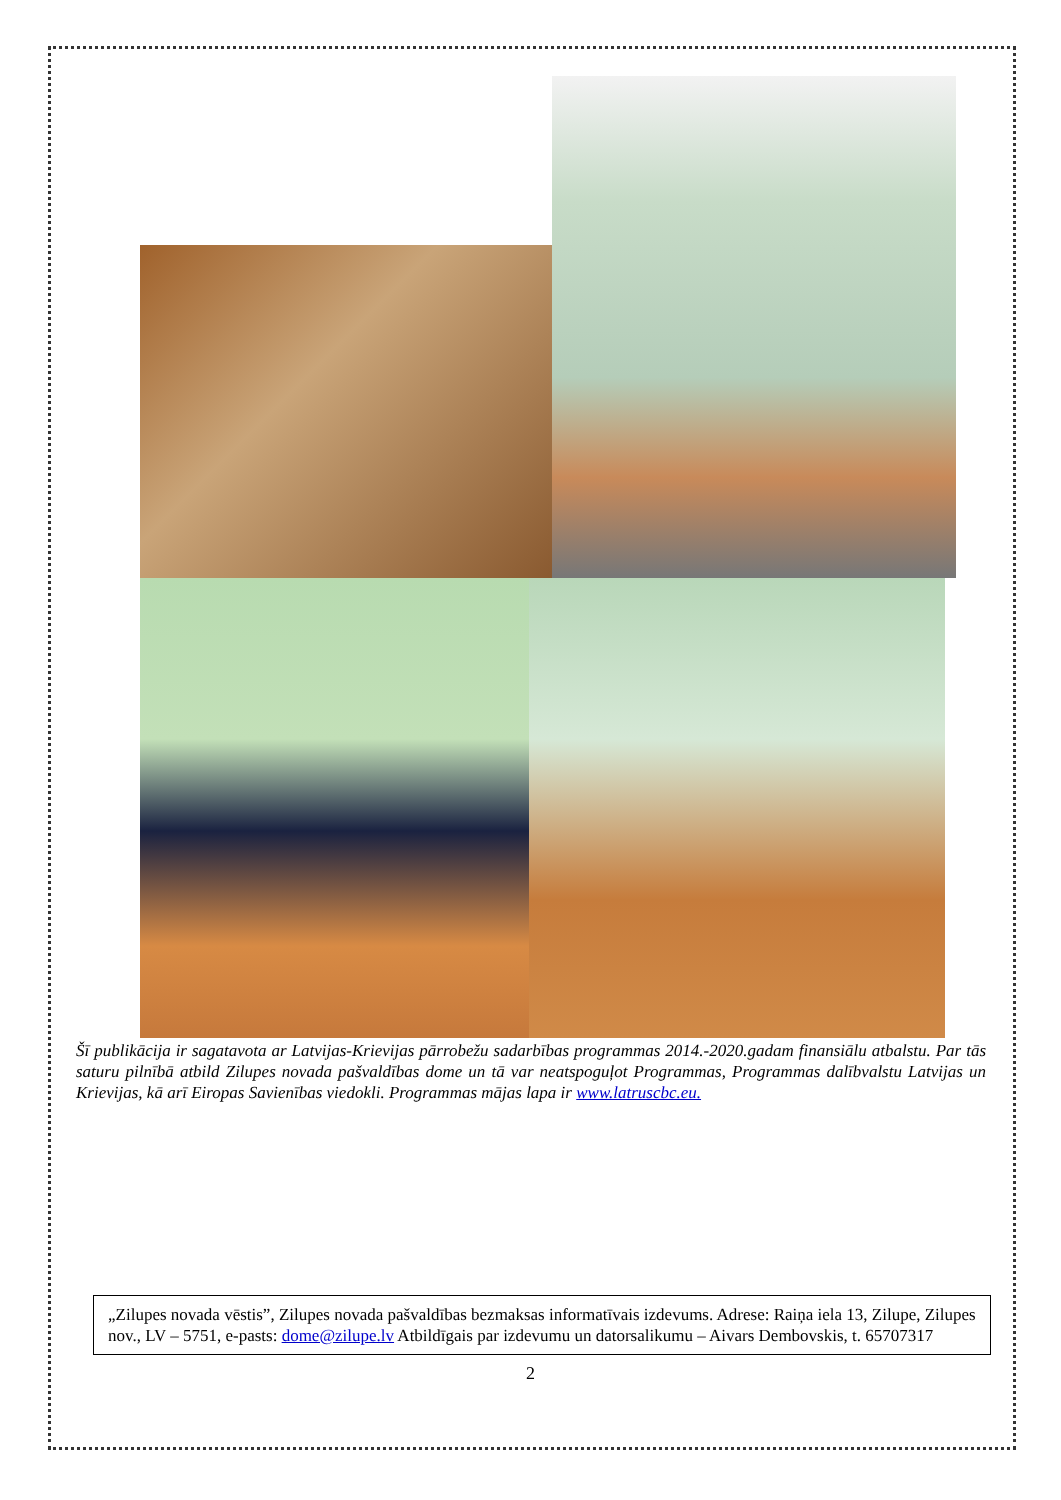Šī publikācija ir sagatavota ar Latvijas-Krievijas pārrobežu sadarbības programmas 2014.-2020.gadam finansiālu atbalstu. Par tās saturu pilnībā atbild Zilupes novada pašvaldības dome un tā var neatspoguļot Programmas, Programmas dalībvalstu Latvijas un Krievijas, kā arī Eiropas Savienības viedokli. Programmas mājas lapa ir www.latruscbc.eu.
„Zilupes novada vēstis”, Zilupes novada pašvaldības bezmaksas informatīvais izdevums. Adrese: Raiņa iela 13, Zilupe, Zilupes nov., LV – 5751, e-pasts: dome@zilupe.lv Atbildīgais par izdevumu un datorsalikumu – Aivars Dembovskis, t. 65707317
2